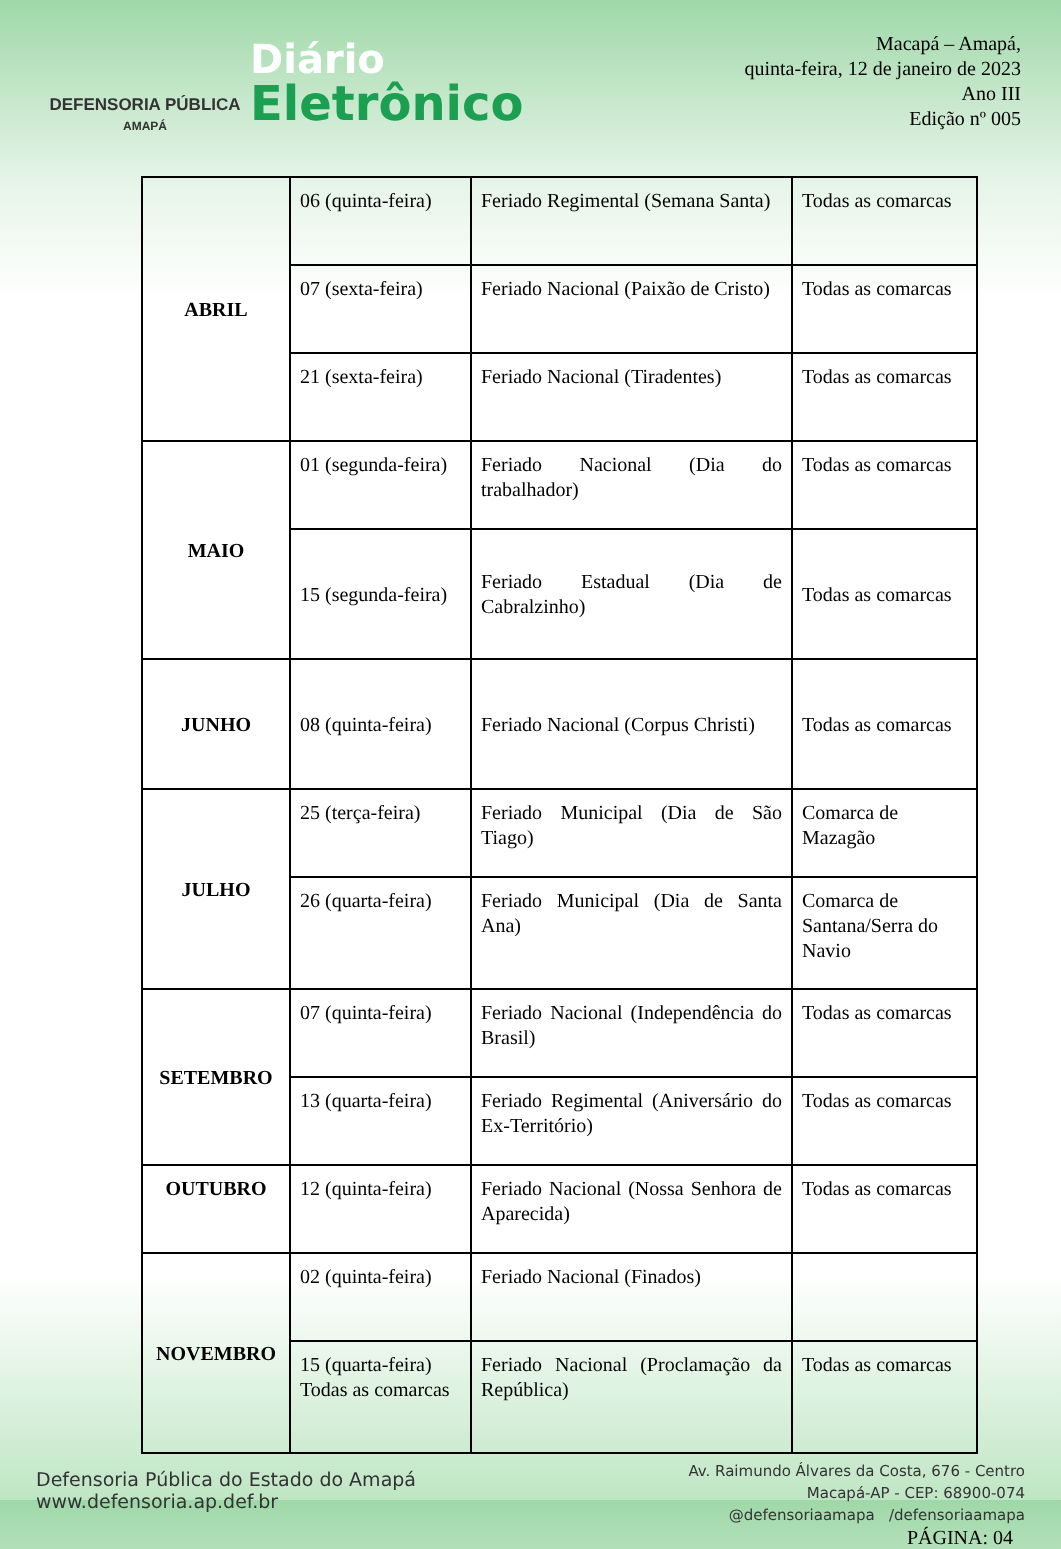DEFENSORIA PÚBLICA
AMAPÁ
Diário
Eletrônico
Macapá – Amapá,
quinta-feira, 12 de janeiro de 2023
Ano III
Edição nº 005
| ABRIL | 06 (quinta-feira) | Feriado Regimental (Semana Santa) | Todas as comarcas |
| | 07 (sexta-feira) | Feriado Nacional (Paixão de Cristo) | Todas as comarcas |
| | 21 (sexta-feira) | Feriado Nacional (Tiradentes) | Todas as comarcas |
| MAIO | 01 (segunda-feira) | Feriado Nacional (Dia do trabalhador) | Todas as comarcas |
| | 15 (segunda-feira) | Feriado Estadual (Dia de Cabralzinho) | Todas as comarcas |
| JUNHO | 08 (quinta-feira) | Feriado Nacional (Corpus Christi) | Todas as comarcas |
| JULHO | 25 (terça-feira) | Feriado Municipal (Dia de São Tiago) | Comarca de Mazagão |
| | 26 (quarta-feira) | Feriado Municipal (Dia de Santa Ana) | Comarca de Santana/Serra do Navio |
| SETEMBRO | 07 (quinta-feira) | Feriado Nacional (Independência do Brasil) | Todas as comarcas |
| | 13 (quarta-feira) | Feriado Regimental (Aniversário do Ex-Território) | Todas as comarcas |
| OUTUBRO | 12 (quinta-feira) | Feriado Nacional (Nossa Senhora de Aparecida) | Todas as comarcas |
| NOVEMBRO | 02 (quinta-feira) | Feriado Nacional (Finados) | |
| | 15 (quarta-feira) Todas as comarcas | Feriado Nacional (Proclamação da República) | Todas as comarcas |
Defensoria Pública do Estado do Amapá
www.defensoria.ap.def.br
Av. Raimundo Álvares da Costa, 676 - Centro
Macapá-AP - CEP: 68900-074
@defensoriaamapa /defensoriaamapa
PÁGINA: 04